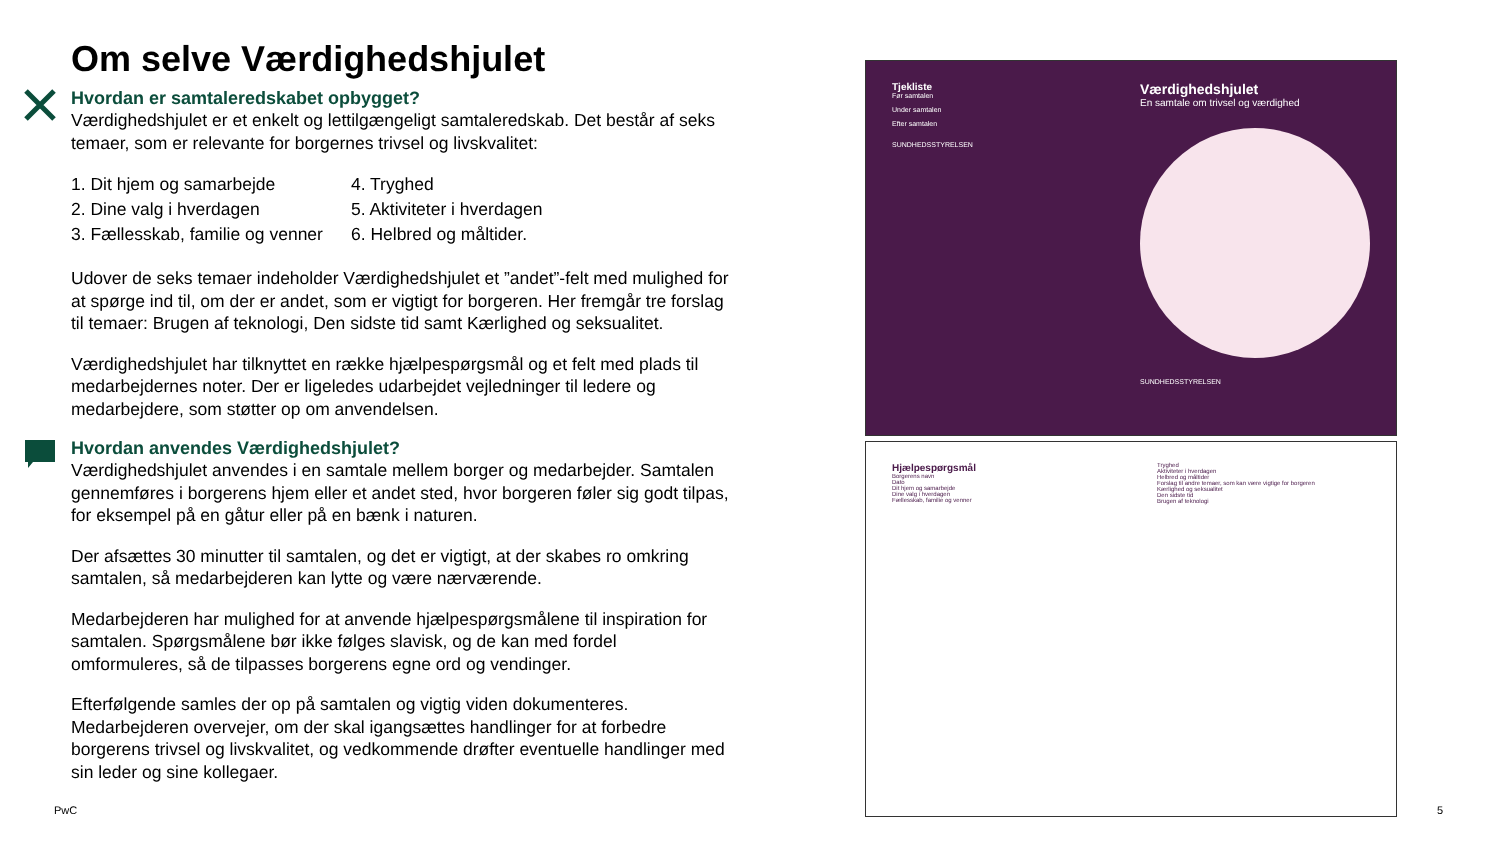Om selve Værdighedshjulet
Hvordan er samtaleredskabet opbygget?
Værdighedshjulet er et enkelt og lettilgængeligt samtaleredskab. Det består af seks temaer, som er relevante for borgernes trivsel og livskvalitet:
1. Dit hjem og samarbejde
2. Dine valg i hverdagen
3. Fællesskab, familie og venner
4. Tryghed
5. Aktiviteter i hverdagen
6. Helbred og måltider.
Udover de seks temaer indeholder Værdighedshjulet et ”andet”-felt med mulighed for at spørge ind til, om der er andet, som er vigtigt for borgeren. Her fremgår tre forslag til temaer: Brugen af teknologi, Den sidste tid samt Kærlighed og seksualitet.
Værdighedshjulet har tilknyttet en række hjælpespørgsmål og et felt med plads til medarbejdernes noter. Der er ligeledes udarbejdet vejledninger til ledere og medarbejdere, som støtter op om anvendelsen.
Hvordan anvendes Værdighedshjulet?
Værdighedshjulet anvendes i en samtale mellem borger og medarbejder. Samtalen gennemføres i borgerens hjem eller et andet sted, hvor borgeren føler sig godt tilpas, for eksempel på en gåtur eller på en bænk i naturen.
Der afsættes 30 minutter til samtalen, og det er vigtigt, at der skabes ro omkring samtalen, så medarbejderen kan lytte og være nærværende.
Medarbejderen har mulighed for at anvende hjælpespørgsmålene til inspiration for samtalen. Spørgsmålene bør ikke følges slavisk, og de kan med fordel omformuleres, så de tilpasses borgerens egne ord og vendinger.
Efterfølgende samles der op på samtalen og vigtig viden dokumenteres. Medarbejderen overvejer, om der skal igangsættes handlinger for at forbedre borgerens trivsel og livskvalitet, og vedkommende drøfter eventuelle handlinger med sin leder og sine kollegaer.
Tjekliste
Før samtalen
Under samtalen
Efter samtalen
SUNDHEDSSTYRELSEN
Værdighedshjulet
En samtale om trivsel og værdighed
SUNDHEDSSTYRELSEN
Hjælpespørgsmål
Borgerens navn
Dato
Dit hjem og samarbejde
Dine valg i hverdagen
Fællesskab, familie og venner
Tryghed
Aktiviteter i hverdagen
Helbred og måltider
Forslag til andre temaer, som kan være vigtige for borgeren
Kærlighed og seksualitet
Den sidste tid
Brugen af teknologi
PwC 5